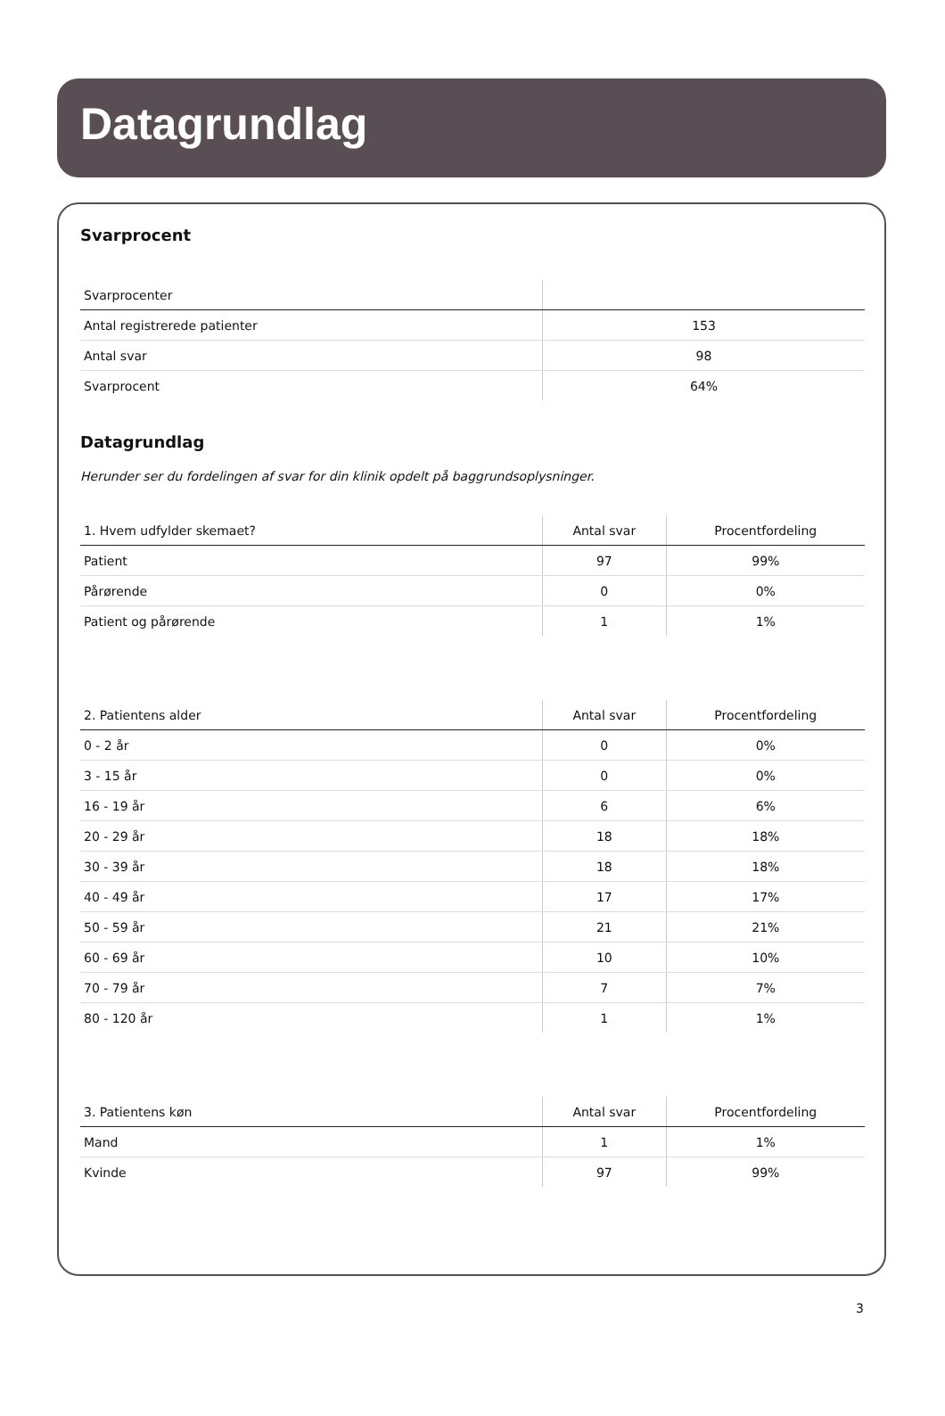Datagrundlag
Svarprocent
| Svarprocenter | |
| --- | --- |
| Antal registrerede patienter | 153 |
| Antal svar | 98 |
| Svarprocent | 64% |
Datagrundlag
Herunder ser du fordelingen af svar for din klinik opdelt på baggrundsoplysninger.
| 1. Hvem udfylder skemaet? | Antal svar | Procentfordeling |
| --- | --- | --- |
| Patient | 97 | 99% |
| Pårørende | 0 | 0% |
| Patient og pårørende | 1 | 1% |
| 2. Patientens alder | Antal svar | Procentfordeling |
| --- | --- | --- |
| 0 - 2 år | 0 | 0% |
| 3 - 15 år | 0 | 0% |
| 16 - 19 år | 6 | 6% |
| 20 - 29 år | 18 | 18% |
| 30 - 39 år | 18 | 18% |
| 40 - 49 år | 17 | 17% |
| 50 - 59 år | 21 | 21% |
| 60 - 69 år | 10 | 10% |
| 70 - 79 år | 7 | 7% |
| 80 - 120 år | 1 | 1% |
| 3. Patientens køn | Antal svar | Procentfordeling |
| --- | --- | --- |
| Mand | 1 | 1% |
| Kvinde | 97 | 99% |
3